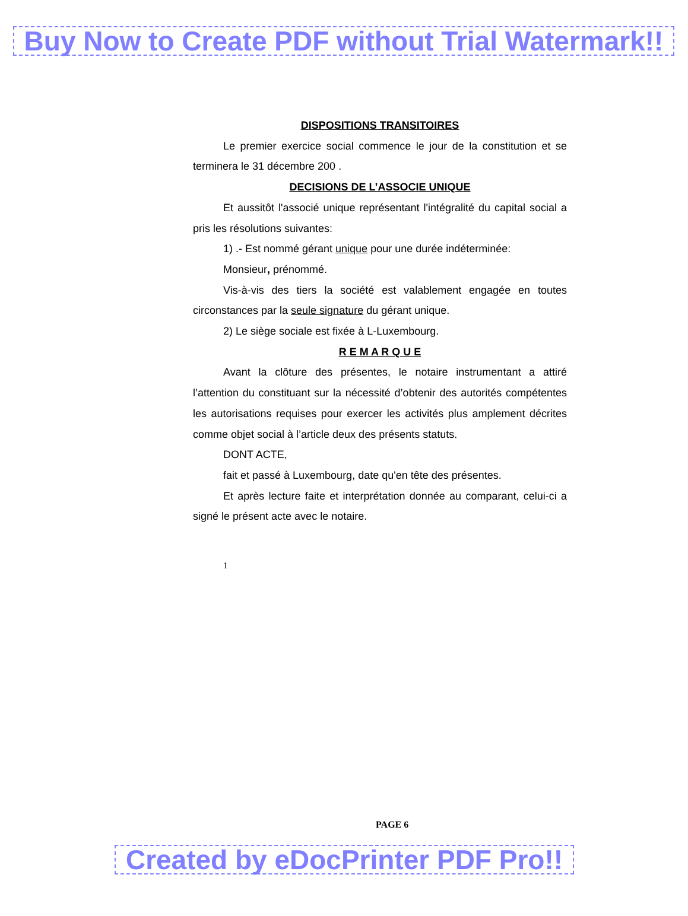Buy Now to Create PDF without Trial Watermark!!
DISPOSITIONS TRANSITOIRES
Le premier exercice social commence le jour de la constitution et se terminera le 31 décembre 200 .
DECISIONS DE L’ASSOCIE UNIQUE
Et aussitôt l'associé unique représentant l'intégralité du capital social a pris les résolutions suivantes:
1) .- Est nommé gérant unique pour une durée indéterminée:
Monsieur, prénommé.
Vis-à-vis des tiers la société est valablement engagée en toutes circonstances par la seule signature du gérant unique.
2) Le siège sociale est fixée à L-Luxembourg.
R E M A R Q U E
Avant la clôture des présentes, le notaire instrumentant a attiré l’attention du constituant sur la nécessité d’obtenir des autorités compétentes les autorisations requises pour exercer les activités plus amplement décrites comme objet social à l’article deux des présents statuts.
DONT ACTE,
fait et passé à Luxembourg, date qu'en tête des présentes.
Et après lecture faite et interprétation donnée au comparant, celui-ci a signé le présent acte avec le notaire.
1
PAGE 6
Created by eDocPrinter PDF Pro!!